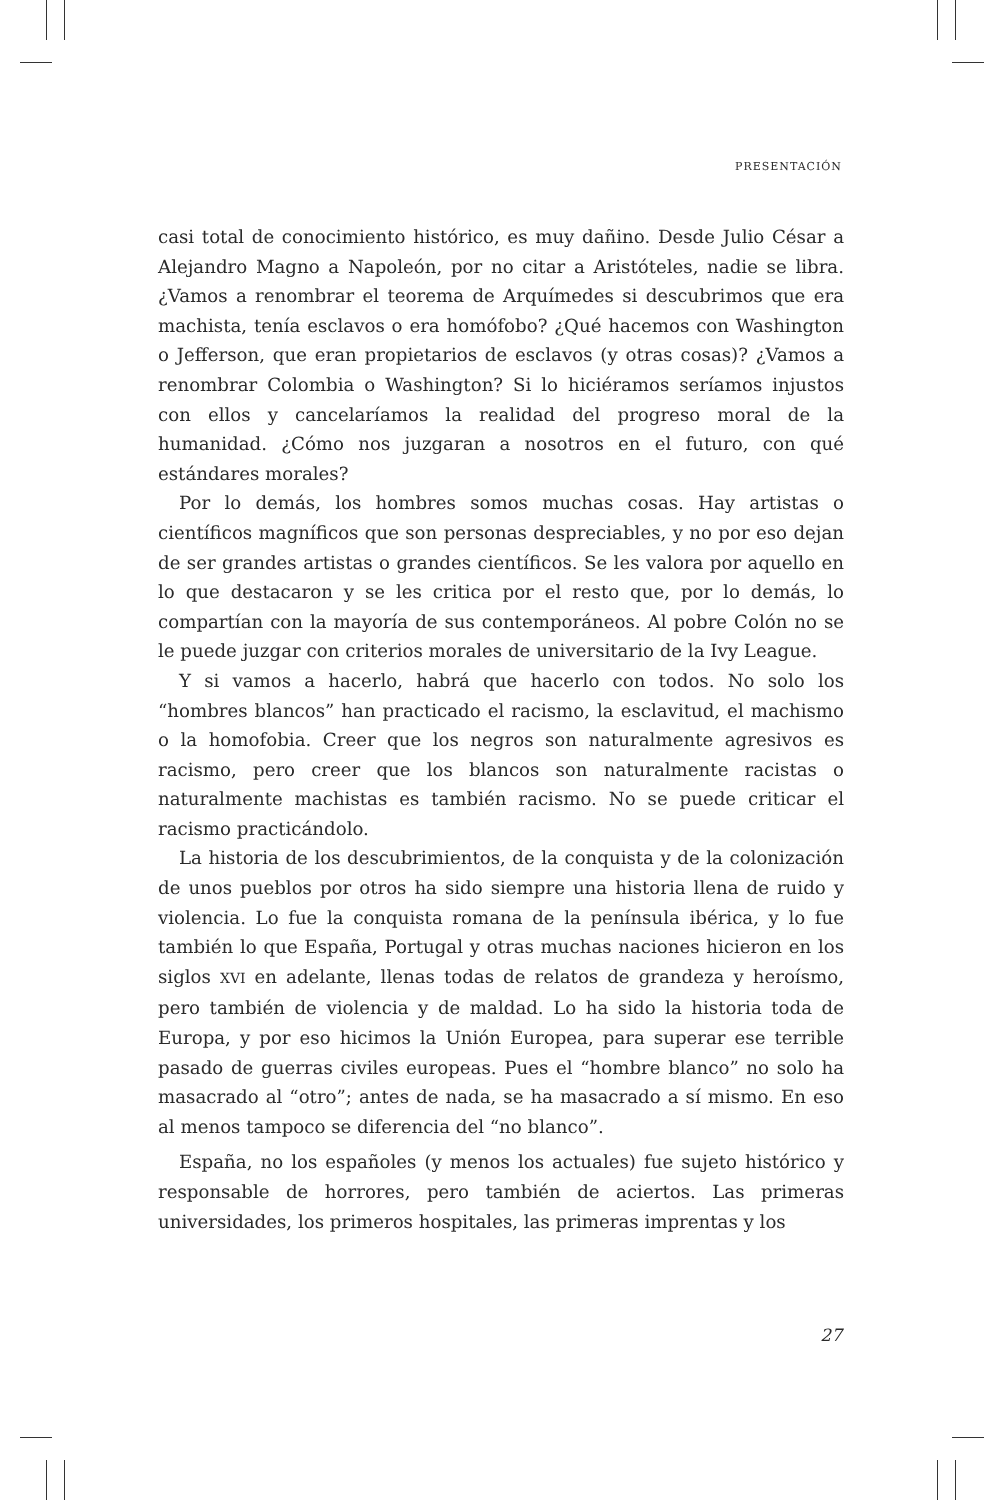PRESENTACIÓN
casi total de conocimiento histórico, es muy dañino. Desde Julio César a Alejandro Magno a Napoleón, por no citar a Aristóteles, nadie se libra. ¿Vamos a renombrar el teorema de Arquímedes si descubrimos que era machista, tenía esclavos o era homófobo? ¿Qué hacemos con Washington o Jefferson, que eran propietarios de esclavos (y otras cosas)? ¿Vamos a renombrar Colombia o Washington? Si lo hiciéramos seríamos injustos con ellos y cancelaríamos la realidad del progreso moral de la humanidad. ¿Cómo nos juzgaran a nosotros en el futuro, con qué estándares morales?
Por lo demás, los hombres somos muchas cosas. Hay artistas o científicos magníficos que son personas despreciables, y no por eso dejan de ser grandes artistas o grandes científicos. Se les valora por aquello en lo que destacaron y se les critica por el resto que, por lo demás, lo compartían con la mayoría de sus contemporáneos. Al pobre Colón no se le puede juzgar con criterios morales de universitario de la Ivy League.
Y si vamos a hacerlo, habrá que hacerlo con todos. No solo los “hombres blancos” han practicado el racismo, la esclavitud, el machismo o la homofobia. Creer que los negros son naturalmente agresivos es racismo, pero creer que los blancos son naturalmente racistas o naturalmente machistas es también racismo. No se puede criticar el racismo practicándolo.
La historia de los descubrimientos, de la conquista y de la colonización de unos pueblos por otros ha sido siempre una historia llena de ruido y violencia. Lo fue la conquista romana de la península ibérica, y lo fue también lo que España, Portugal y otras muchas naciones hicieron en los siglos XVI en adelante, llenas todas de relatos de grandeza y heroísmo, pero también de violencia y de maldad. Lo ha sido la historia toda de Europa, y por eso hicimos la Unión Europea, para superar ese terrible pasado de guerras civiles europeas. Pues el “hombre blanco” no solo ha masacrado al “otro”; antes de nada, se ha masacrado a sí mismo. En eso al menos tampoco se diferencia del “no blanco”.
España, no los españoles (y menos los actuales) fue sujeto histórico y responsable de horrores, pero también de aciertos. Las primeras universidades, los primeros hospitales, las primeras imprentas y los
27